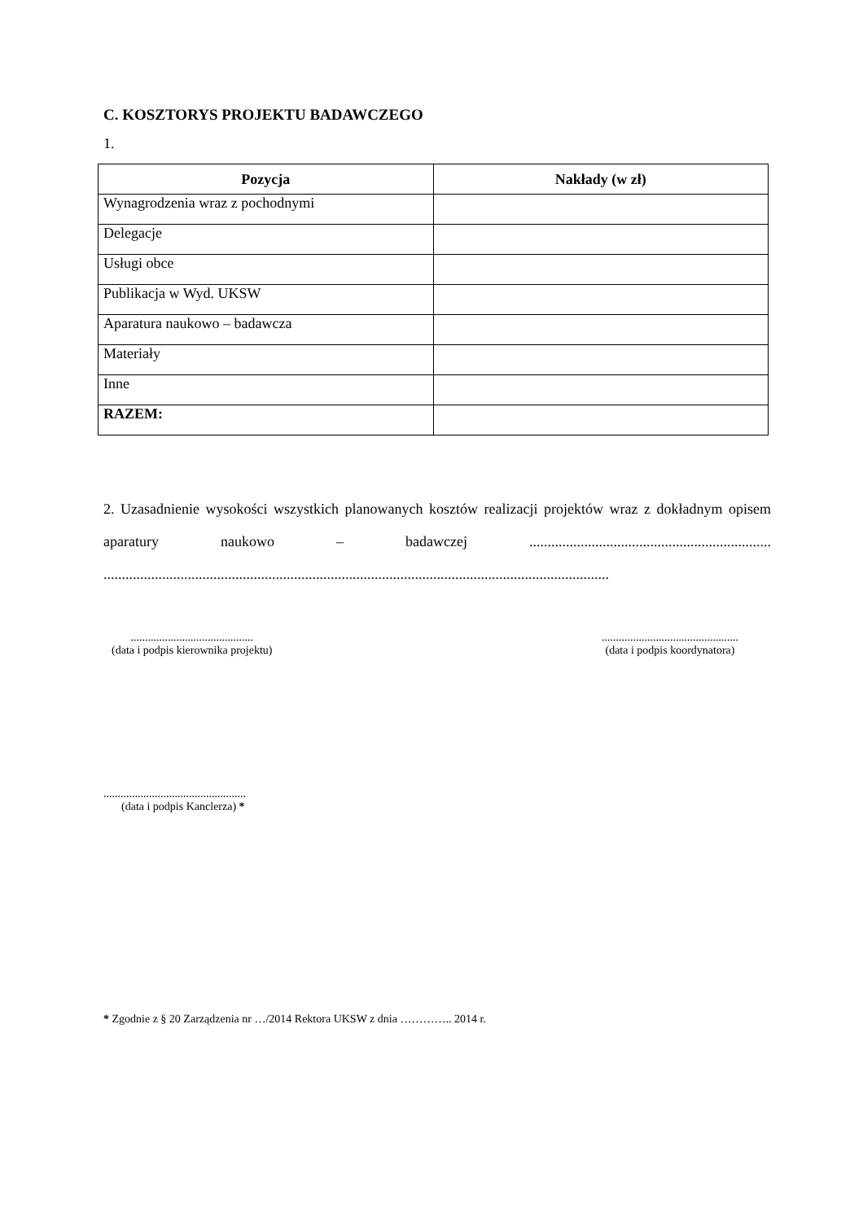C. KOSZTORYS PROJEKTU BADAWCZEGO
1.
| Pozycja | Nakłady (w zł) |
| --- | --- |
| Wynagrodzenia wraz z pochodnymi | |
| Delegacje | |
| Usługi obce | |
| Publikacja w Wyd. UKSW | |
| Aparatura naukowo – badawcza | |
| Materiały | |
| Inne | |
| RAZEM: | |
2. Uzasadnienie wysokości wszystkich planowanych kosztów realizacji projektów wraz z dokładnym opisem aparatury naukowo – badawczej .................................................................. ..........................................................................................................................................
...........................................
(data i podpis kierownika projektu)
................................................
(data i podpis koordynatora)
..................................................
(data i podpis Kanclerza) *
* Zgodnie z § 20 Zarządzenia nr …/2014 Rektora UKSW z dnia ………….. 2014 r.